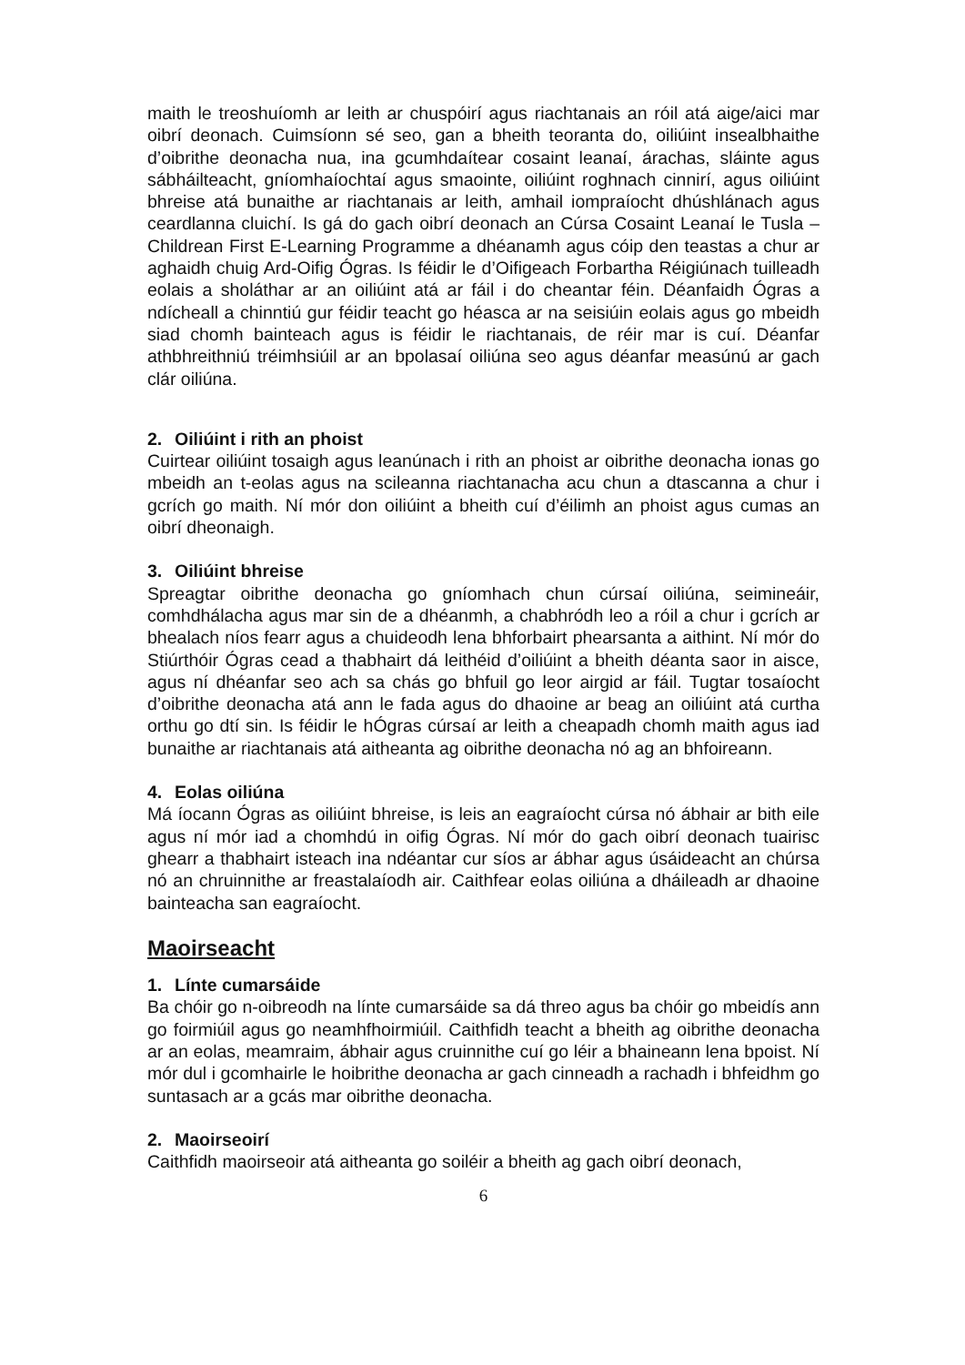maith le treoshuíomh ar leith ar chuspóirí agus riachtanais an róil atá aige/aici mar oibrí deonach. Cuimsíonn sé seo, gan a bheith teoranta do, oiliúint insealbhaithe d’oibrithe deonacha nua, ina gcumhdaítear cosaint leanaí, árachas, sláinte agus sábháilteacht, gníomhaíochtaí agus smaointe, oiliúint roghnach cinnirí, agus oiliúint bhreise atá bunaithe ar riachtanais ar leith, amhail iompraíocht dhúshlánach agus ceardlanna cluichí. Is gá do gach oibrí deonach an Cúrsa Cosaint Leanaí le Tusla – Childrean First E-Learning Programme a dhéanamh agus cóip den teastas a chur ar aghaidh chuig Ard-Oifig Ógras. Is féidir le d’Oifigeach Forbartha Réigiúnach tuilleadh eolais a sholáthar ar an oiliúint atá ar fáil i do cheantar féin. Déanfaidh Ógras a ndícheall a chinntiú gur féidir teacht go héasca ar na seisiúin eolais agus go mbeidh siad chomh bainteach agus is féidir le riachtanais, de réir mar is cuí. Déanfar athbhreithniú tréimhsiúil ar an bpolasaí oiliúna seo agus déanfar measúnú ar gach clár oiliúna.
2. Oiliúint i rith an phoist
Cuirtear oiliúint tosaigh agus leanúnach i rith an phoist ar oibrithe deonacha ionas go mbeidh an t-eolas agus na scileanna riachtanacha acu chun a dtascanna a chur i gcrích go maith. Ní mór don oiliúint a bheith cuí d’éilimh an phoist agus cumas an oibrí dheonaigh.
3. Oiliúint bhreise
Spreagtar oibrithe deonacha go gníomhach chun cúrsaí oiliúna, seimineáir, comhdhálacha agus mar sin de a dhéanmh, a chabhródh leo a róil a chur i gcrích ar bhealach níos fearr agus a chuideodh lena bhforbairt phearsanta a aithint. Ní mór do Stiúrthóir Ógras cead a thabhairt dá leithéid d’oiliúint a bheith déanta saor in aisce, agus ní dhéanfar seo ach sa chás go bhfuil go leor airgid ar fáil. Tugtar tosaíocht d’oibrithe deonacha atá ann le fada agus do dhaoine ar beag an oiliúint atá curtha orthu go dtí sin. Is féidir le hÓgras cúrsaí ar leith a cheapadh chomh maith agus iad bunaithe ar riachtanais atá aitheanta ag oibrithe deonacha nó ag an bhfoireann.
4. Eolas oiliúna
Má íocann Ógras as oiliúint bhreise, is leis an eagraíocht cúrsa nó ábhair ar bith eile agus ní mór iad a chomhdú in oifig Ógras. Ní mór do gach oibrí deonach tuairisc ghearr a thabhairt isteach ina ndéantar cur síos ar ábhar agus úsáideacht an chúrsa nó an chruinnithe ar freastalaíodh air. Caithfear eolas oiliúna a dháileadh ar dhaoine bainteacha san eagraíocht.
Maoirseacht
1. Línte cumarsáide
Ba chóir go n-oibreodh na línte cumarsáide sa dá threo agus ba chóir go mbeidís ann go foirmiúil agus go neamhfhoirmiúil. Caithfidh teacht a bheith ag oibrithe deonacha ar an eolas, meamraim, ábhair agus cruinnithe cuí go léir a bhaineann lena bpoist. Ní mór dul i gcomhairle le hoibrithe deonacha ar gach cinneadh a rachadh i bhfeidhm go suntasach ar a gcás mar oibrithe deonacha.
2. Maoirseoirí
Caithfidh maoirseoir atá aitheanta go soiléir a bheith ag gach oibrí deonach,
6